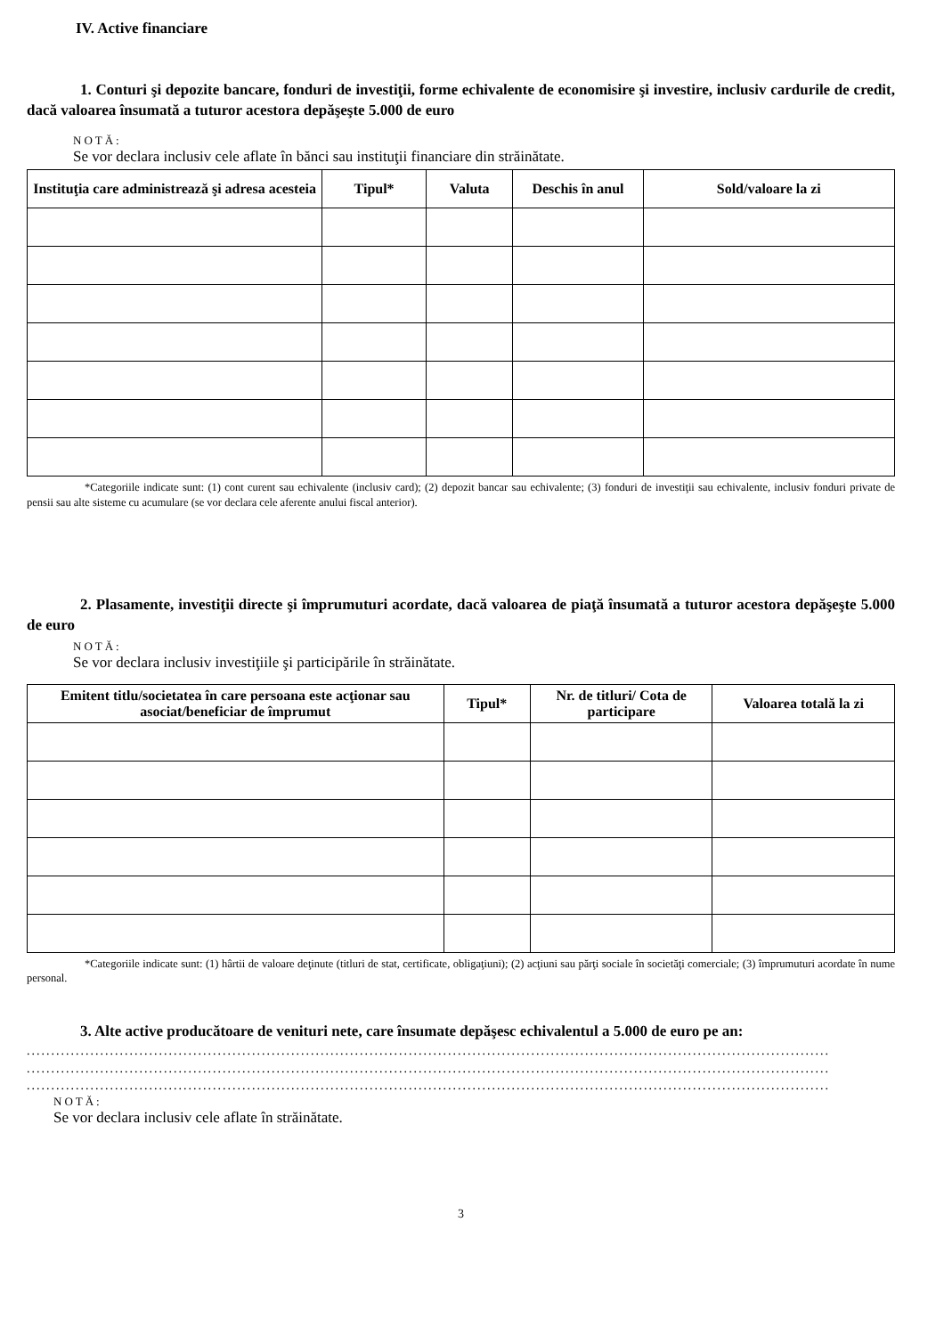IV. Active financiare
1. Conturi şi depozite bancare, fonduri de investiţii, forme echivalente de economisire şi investire, inclusiv cardurile de credit, dacă valoarea însumată a tuturor acestora depăşeşte 5.000 de euro
NOTĂ:
Se vor declara inclusiv cele aflate în bănci sau instituţii financiare din străinătate.
| Instituţia care administrează şi adresa acesteia | Tipul* | Valuta | Deschis în anul | Sold/valoare la zi |
| --- | --- | --- | --- | --- |
*Categoriile indicate sunt: (1) cont curent sau echivalente (inclusiv card); (2) depozit bancar sau echivalente; (3) fonduri de investiţii sau echivalente, inclusiv fonduri private de pensii sau alte sisteme cu acumulare (se vor declara cele aferente anului fiscal anterior).
2. Plasamente, investiţii directe şi împrumuturi acordate, dacă valoarea de piaţă însumată a tuturor acestora depăşeşte 5.000 de euro
NOTĂ:
Se vor declara inclusiv investiţiile şi participările în străinătate.
| Emitent titlu/societatea în care persoana este acţionar sau asociat/beneficiar de împrumut | Tipul* | Nr. de titluri/ Cota de participare | Valoarea totală la zi |
| --- | --- | --- | --- |
*Categoriile indicate sunt: (1) hârtii de valoare deţinute (titluri de stat, certificate, obligaţiuni); (2) acţiuni sau părţi sociale în societăţi comerciale; (3) împrumuturi acordate în nume personal.
3. Alte active producătoare de venituri nete, care însumate depăşesc echivalentul a 5.000 de euro pe an:
....................................................................................................................................................................
....................................................................................................................................................................
....................................................................................................................................................................
NOTĂ:
Se vor declara inclusiv cele aflate în străinătate.
3